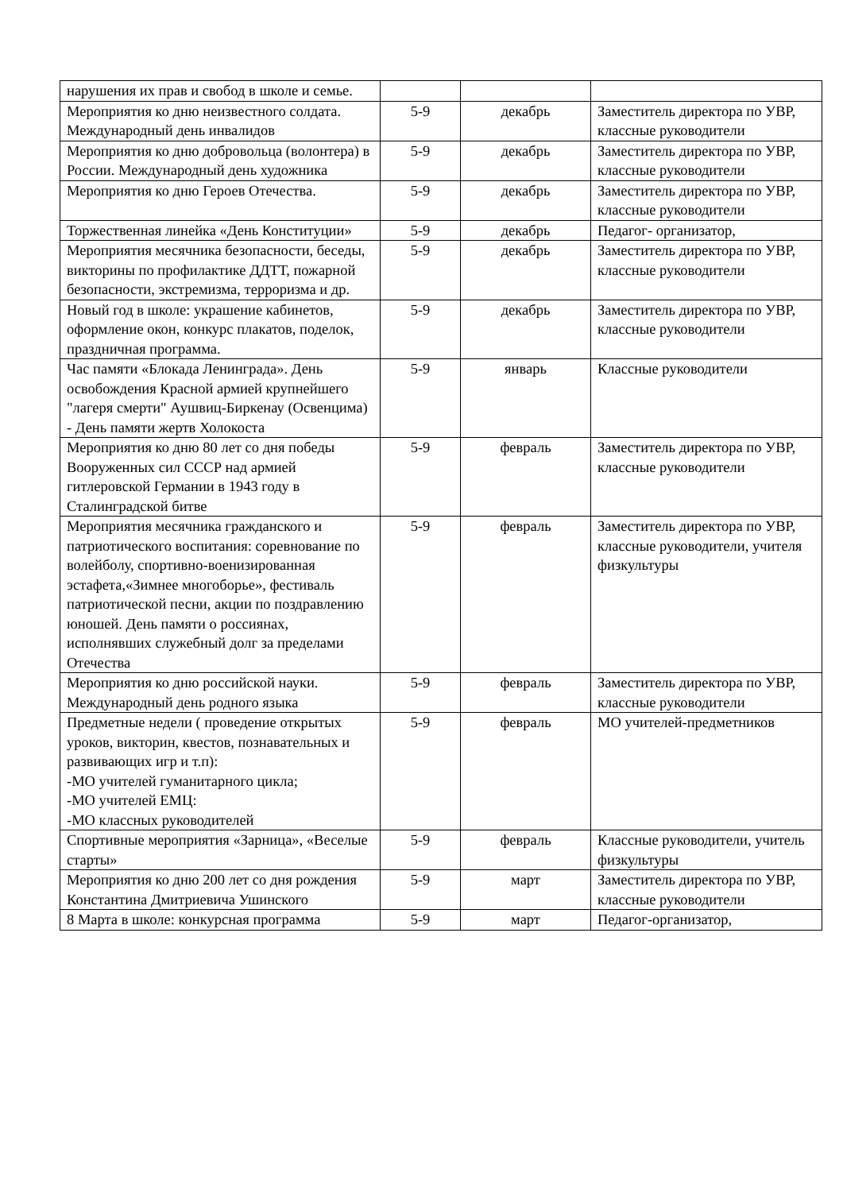| нарушения их прав и свобод в школе и семье. | | | |
| Мероприятия ко дню неизвестного солдата. Международный день инвалидов | 5-9 | декабрь | Заместитель директора по УВР, классные руководители |
| Мероприятия ко дню добровольца (волонтера) в России. Международный день художника | 5-9 | декабрь | Заместитель директора по УВР, классные руководители |
| Мероприятия ко дню Героев Отечества. | 5-9 | декабрь | Заместитель директора по УВР, классные руководители |
| Торжественная линейка «День Конституции» | 5-9 | декабрь | Педагог- организатор, |
| Мероприятия месячника безопасности, беседы, викторины по профилактике ДДТТ, пожарной безопасности, экстремизма, терроризма и др. | 5-9 | декабрь | Заместитель директора по УВР, классные руководители |
| Новый год в школе: украшение кабинетов, оформление окон, конкурс плакатов, поделок, праздничная программа. | 5-9 | декабрь | Заместитель директора по УВР, классные руководители |
| Час памяти «Блокада Ленинграда». День освобождения Красной армией крупнейшего "лагеря смерти" Аушвиц-Биркенау (Освенцима) - День памяти жертв Холокоста | 5-9 | январь | Классные руководители |
| Мероприятия ко дню 80 лет со дня победы Вооруженных сил СССР над армией гитлеровской Германии в 1943 году в Сталинградской битве | 5-9 | февраль | Заместитель директора по УВР, классные руководители |
| Мероприятия месячника гражданского и патриотического воспитания: соревнование по волейболу, спортивно-военизированная эстафета,«Зимнее многоборье», фестиваль патриотической песни, акции по поздравлению юношей. День памяти о россиянах, исполнявших служебный долг за пределами Отечества | 5-9 | февраль | Заместитель директора по УВР, классные руководители, учителя физкультуры |
| Мероприятия ко дню российской науки. Международный день родного языка | 5-9 | февраль | Заместитель директора по УВР, классные руководители |
| Предметные недели ( проведение открытых уроков, викторин, квестов, познавательных и развивающих игр и т.п): -МО учителей гуманитарного цикла; -МО учителей ЕМЦ: -МО классных руководителей | 5-9 | февраль | МО учителей-предметников |
| Спортивные мероприятия «Зарница», «Веселые старты» | 5-9 | февраль | Классные руководители, учитель физкультуры |
| Мероприятия ко дню 200 лет со дня рождения Константина Дмитриевича Ушинского | 5-9 | март | Заместитель директора по УВР, классные руководители |
| 8 Марта в школе: конкурсная программа | 5-9 | март | Педагог-организатор, |